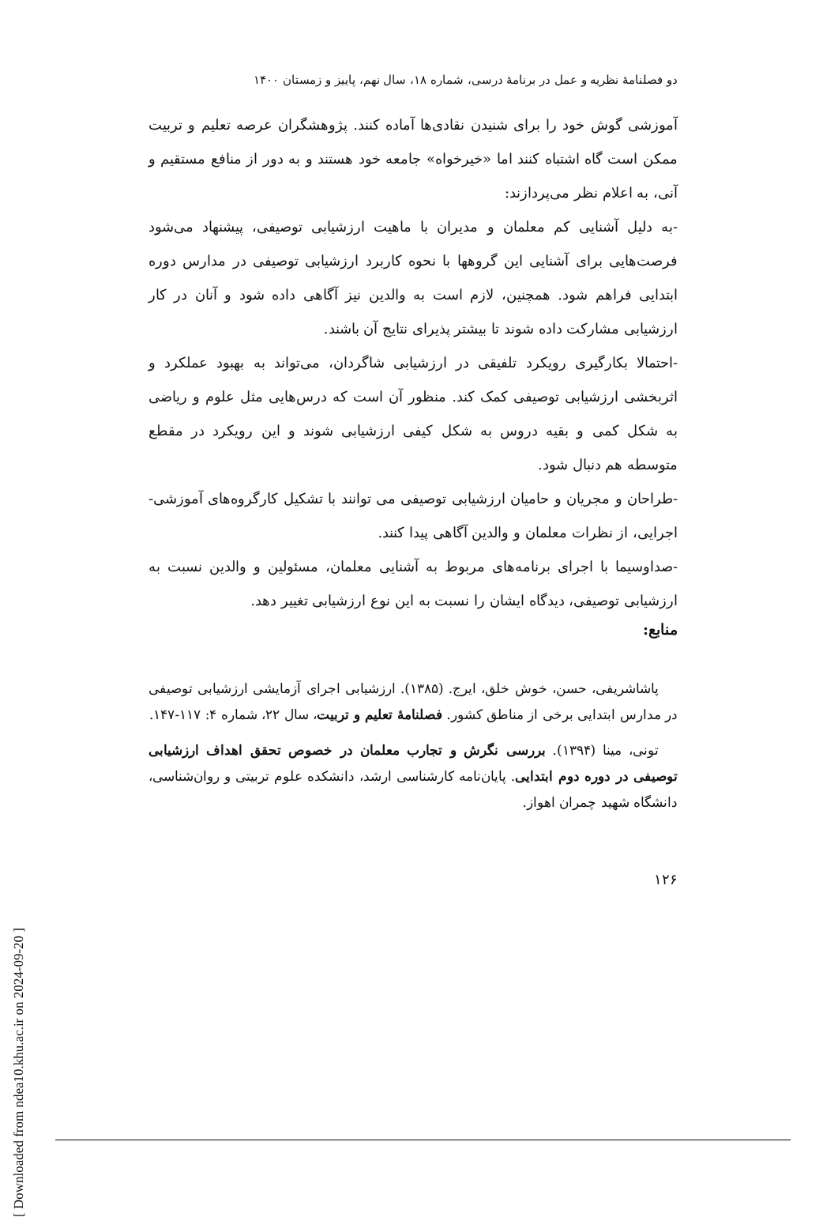دو فصلنامهٔ نظریه و عمل در برنامهٔ درسی، شماره ۱۸، سال نهم، پاییز و زمستان ۱۴۰۰
آموزشی گوش خود را برای شنیدن نقادی‌ها آماده کنند. پژوهشگران عرصه تعلیم و تربیت ممکن است گاه اشتباه کنند اما «خیرخواه» جامعه خود هستند و به دور از منافع مستقیم و آنی، به اعلام نظر می‌پردازند:
-به دلیل آشنایی کم معلمان و مدیران با ماهیت ارزشیابی توصیفی، پیشنهاد می‌شود فرصت‌هایی برای آشنایی این گروهها با نحوه کاربرد ارزشیابی توصیفی در مدارس دوره ابتدایی فراهم شود. همچنین، لازم است به والدین نیز آگاهی داده شود و آنان در کار ارزشیابی مشارکت داده شوند تا بیشتر پذیرای نتایج آن باشند.
-احتمالا بکارگیری رویکرد تلفیقی در ارزشیابی شاگردان، می‌تواند به بهبود عملکرد و اثربخشی ارزشیابی توصیفی کمک کند. منظور آن است که درس‌هایی مثل علوم و ریاضی به شکل کمی و بقیه دروس به شکل کیفی ارزشیابی شوند و این رویکرد در مقطع متوسطه هم دنبال شود.
-طراحان و مجریان و حامیان ارزشیابی توصیفی می توانند با تشکیل کارگروه‌های آموزشی-اجرایی، از نظرات معلمان و والدین آگاهی پیدا کنند.
-صداوسیما با اجرای برنامه‌های مربوط به آشنایی معلمان، مسئولین و والدین نسبت به ارزشیابی توصیفی، دیدگاه ایشان را نسبت به این نوع ارزشیابی تغییر دهد.
منابع:
پاشاشریفی، حسن، خوش خلق، ایرج. (۱۳۸۵). ارزشیابی اجرای آزمایشی ارزشیابی توصیفی در مدارس ابتدایی برخی از مناطق کشور. فصلنامهٔ تعلیم و تربیت، سال ۲۲، شماره ۴: ۱۱۷-۱۴۷.
تونی، مینا (۱۳۹۴). بررسی نگرش و تجارب معلمان در خصوص تحقق اهداف ارزشیابی توصیفی در دوره دوم ابتدایی. پایان‌نامه کارشناسی ارشد، دانشکده علوم تربیتی و روان‌شناسی، دانشگاه شهید چمران اهواز.
۱۲۶
[ Downloaded from ndea10.khu.ac.ir on 2024-09-20 ]